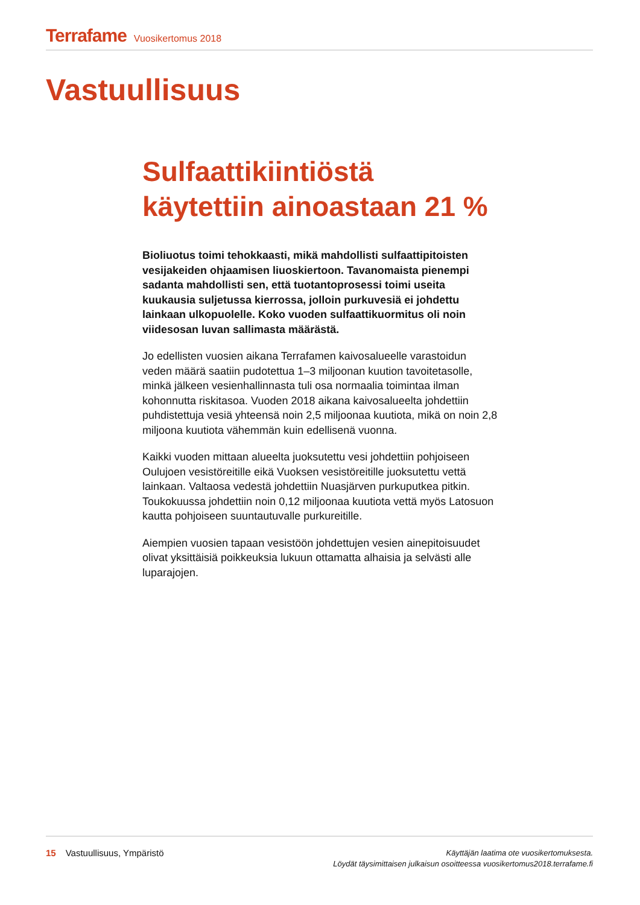Terrafame Vuosikertomus 2018
Vastuullisuus
Sulfaattikiintiöstä käytettiin ainoastaan 21 %
Bioliuotus toimi tehokkaasti, mikä mahdollisti sulfaattipitoisten vesijakeiden ohjaamisen liuoskiertoon. Tavanomaista pienempi sadanta mahdollisti sen, että tuotantoprosessi toimi useita kuukausia suljetussa kierrossa, jolloin purkuvesiä ei johdettu lainkaan ulkopuolelle. Koko vuoden sulfaattikuormitus oli noin viidesosan luvan sallimasta määrästä.
Jo edellisten vuosien aikana Terrafamen kaivosalueelle varastoidun veden määrä saatiin pudotettua 1–3 miljoonan kuution tavoitetasolle, minkä jälkeen vesienhallinnasta tuli osa normaalia toimintaa ilman kohonnutta riskitasoa. Vuoden 2018 aikana kaivosalueelta johdettiin puhdistettuja vesiä yhteensä noin 2,5 miljoonaa kuutiota, mikä on noin 2,8 miljoona kuutiota vähemmän kuin edellisenä vuonna.
Kaikki vuoden mittaan alueelta juoksutettu vesi johdettiin pohjoiseen Oulujoen vesistöreitille eikä Vuoksen vesistöreitille juoksutettu vettä lainkaan. Valtaosa vedestä johdettiin Nuasjärven purkuputkea pitkin. Toukokuussa johdettiin noin 0,12 miljoonaa kuutiota vettä myös Latosuon kautta pohjoiseen suuntautuvalle purkureitille.
Aiempien vuosien tapaan vesistöön johdettujen vesien ainepitoisuudet olivat yksittäisiä poikkeuksia lukuun ottamatta alhaisia ja selvästi alle luparajojen.
15 Vastuullisuus, Ympäristö
Käyttäjän laatima ote vuosikertomuksesta.
Löydät täysimittaisen julkaisun osoitteessa vuosikertomus2018.terrafame.fi